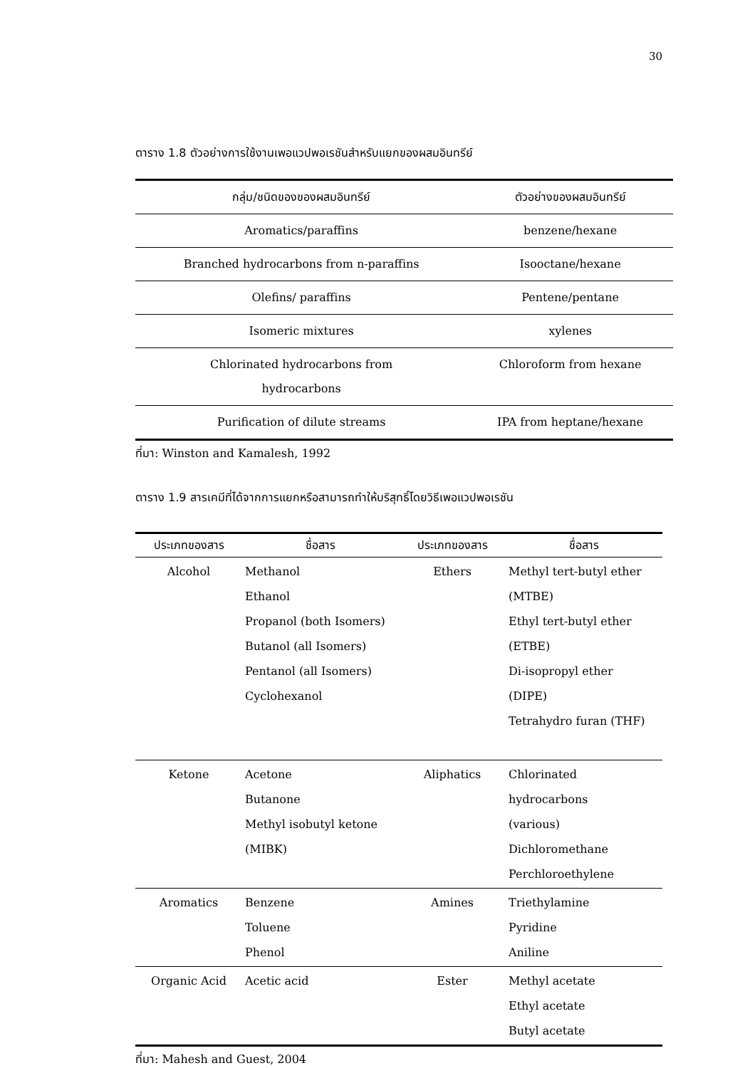30
ตาราง 1.8 ตัวอย่างการใช้งานเพอแวปพอเรชันสำหรับแยกของผสมอินทรีย์
| กลุ่ม/ชนิดของของผสมอินทรีย์ | ตัวอย่างของผสมอินทรีย์ |
| --- | --- |
| Aromatics/paraffins | benzene/hexane |
| Branched hydrocarbons from n-paraffins | Isooctane/hexane |
| Olefins/ paraffins | Pentene/pentane |
| Isomeric mixtures | xylenes |
| Chlorinated hydrocarbons from hydrocarbons | Chloroform from hexane |
| Purification of dilute streams | IPA from heptane/hexane |
ที่มา: Winston and Kamalesh, 1992
ตาราง 1.9 สารเคมีที่ได้จากการแยกหรือสามารถทำให้บริสุทธิ์โดยวิธีเพอแวปพอเรชัน
| ประเภทของสาร | ชื่อสาร | ประเภทของสาร | ชื่อสาร |
| --- | --- | --- | --- |
| Alcohol | Methanol Ethanol Propanol (both Isomers) Butanol (all Isomers) Pentanol (all Isomers) Cyclohexanol | Ethers | Methyl tert-butyl ether (MTBE) Ethyl tert-butyl ether (ETBE) Di-isopropyl ether (DIPE) Tetrahydro furan (THF) |
| Ketone | Acetone Butanone Methyl isobutyl ketone (MIBK) | Aliphatics | Chlorinated hydrocarbons (various) Dichloromethane Perchloroethylene |
| Aromatics | Benzene Toluene Phenol | Amines | Triethylamine Pyridine Aniline |
| Organic Acid | Acetic acid | Ester | Methyl acetate Ethyl acetate Butyl acetate |
ที่มา: Mahesh and Guest, 2004